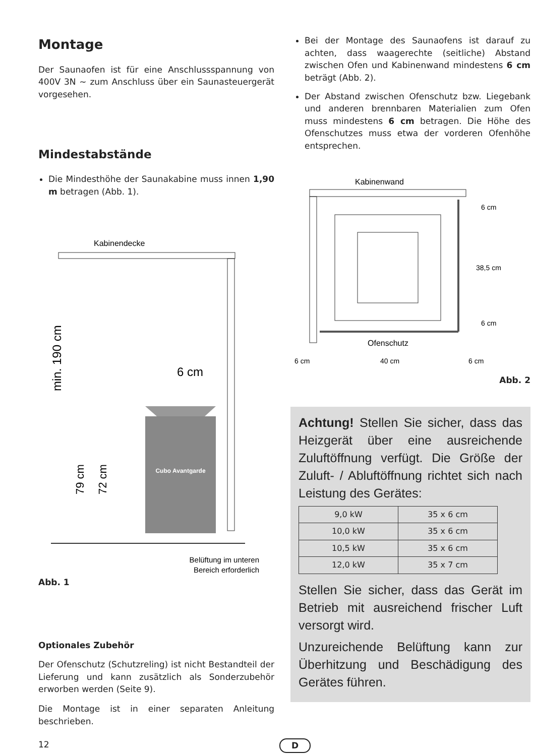Montage
Der Saunaofen ist für eine Anschlussspannung von 400V 3N ~ zum Anschluss über ein Saunasteuergerät vorgesehen.
Mindestabstände
Die Mindesthöhe der Saunakabine muss innen 1,90 m betragen (Abb. 1).
Kabinendecke
Cubo Avantgarde
min. 190 cm
79 cm
72 cm
6 cm
Belüftung im unteren
Bereich erforderlich
Abb. 1
Optionales Zubehör
Der Ofenschutz (Schutzreling) ist nicht Bestandteil der Lieferung und kann zusätzlich als Sonderzubehör erworben werden (Seite 9).
Die Montage ist in einer separaten Anleitung beschrieben.
Bei der Montage des Saunaofens ist darauf zu achten, dass waagerechte (seitliche) Abstand zwischen Ofen und Kabinenwand mindestens 6 cm beträgt (Abb. 2).
Der Abstand zwischen Ofenschutz bzw. Liegebank und anderen brennbaren Materialien zum Ofen muss mindestens 6 cm betragen. Die Höhe des Ofenschutzes muss etwa der vorderen Ofenhöhe entsprechen.
Kabinenwand
6 cm
38,5 cm
6 cm
Ofenschutz
6 cm
40 cm
6 cm
Abb. 2
Achtung! Stellen Sie sicher, dass das Heizgerät über eine ausreichende Zuluftöffnung verfügt. Die Größe der Zuluft- / Abluftöffnung richtet sich nach Leistung des Gerätes:
| 9,0 kW | 35 x 6 cm |
| 10,0 kW | 35 x 6 cm |
| 10,5 kW | 35 x 6 cm |
| 12,0 kW | 35 x 7 cm |
Stellen Sie sicher, dass das Gerät im Betrieb mit ausreichend frischer Luft versorgt wird.
Unzureichende Belüftung kann zur Überhitzung und Beschädigung des Gerätes führen.
12 D